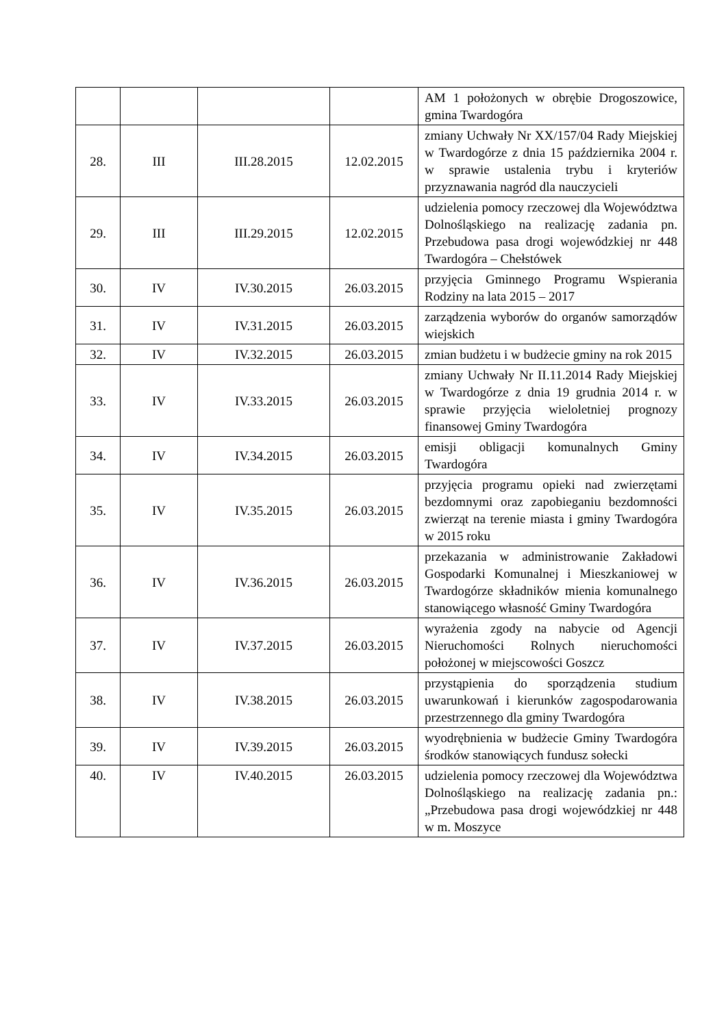| | | | | AM 1 położonych w obrębie Drogoszowice, gmina Twardogóra |
| 28. | III | III.28.2015 | 12.02.2015 | zmiany Uchwały Nr XX/157/04 Rady Miejskiej w Twardogórze z dnia 15 października 2004 r. w sprawie ustalenia trybu i kryteriów przyznawania nagród dla nauczycieli |
| 29. | III | III.29.2015 | 12.02.2015 | udzielenia pomocy rzeczowej dla Województwa Dolnośląskiego na realizację zadania pn. Przebudowa pasa drogi wojewódzkiej nr 448 Twardogóra – Chełstówek |
| 30. | IV | IV.30.2015 | 26.03.2015 | przyjęcia Gminnego Programu Wspierania Rodziny na lata 2015 – 2017 |
| 31. | IV | IV.31.2015 | 26.03.2015 | zarządzenia wyborów do organów samorządów wiejskich |
| 32. | IV | IV.32.2015 | 26.03.2015 | zmian budżetu i w budżecie gminy na rok 2015 |
| 33. | IV | IV.33.2015 | 26.03.2015 | zmiany Uchwały Nr II.11.2014 Rady Miejskiej w Twardogórze z dnia 19 grudnia 2014 r. w sprawie przyjęcia wieloletniej prognozy finansowej Gminy Twardogóra |
| 34. | IV | IV.34.2015 | 26.03.2015 | emisji obligacji komunalnych Gminy Twardogóra |
| 35. | IV | IV.35.2015 | 26.03.2015 | przyjęcia programu opieki nad zwierzętami bezdomnymi oraz zapobieganiu bezdomności zwierząt na terenie miasta i gminy Twardogóra w 2015 roku |
| 36. | IV | IV.36.2015 | 26.03.2015 | przekazania w administrowanie Zakładowi Gospodarki Komunalnej i Mieszkaniowej w Twardogórze składników mienia komunalnego stanowiącego własność Gminy Twardogóra |
| 37. | IV | IV.37.2015 | 26.03.2015 | wyrażenia zgody na nabycie od Agencji Nieruchomości Rolnych nieruchomości położonej w miejscowości Goszcz |
| 38. | IV | IV.38.2015 | 26.03.2015 | przystąpienia do sporządzenia studium uwarunkowań i kierunków zagospodarowania przestrzennego dla gminy Twardogóra |
| 39. | IV | IV.39.2015 | 26.03.2015 | wyodrębnienia w budżecie Gminy Twardogóra środków stanowiących fundusz sołecki |
| 40. | IV | IV.40.2015 | 26.03.2015 | udzielenia pomocy rzeczowej dla Województwa Dolnośląskiego na realizację zadania pn.: „Przebudowa pasa drogi wojewódzkiej nr 448 w m. Moszyce |